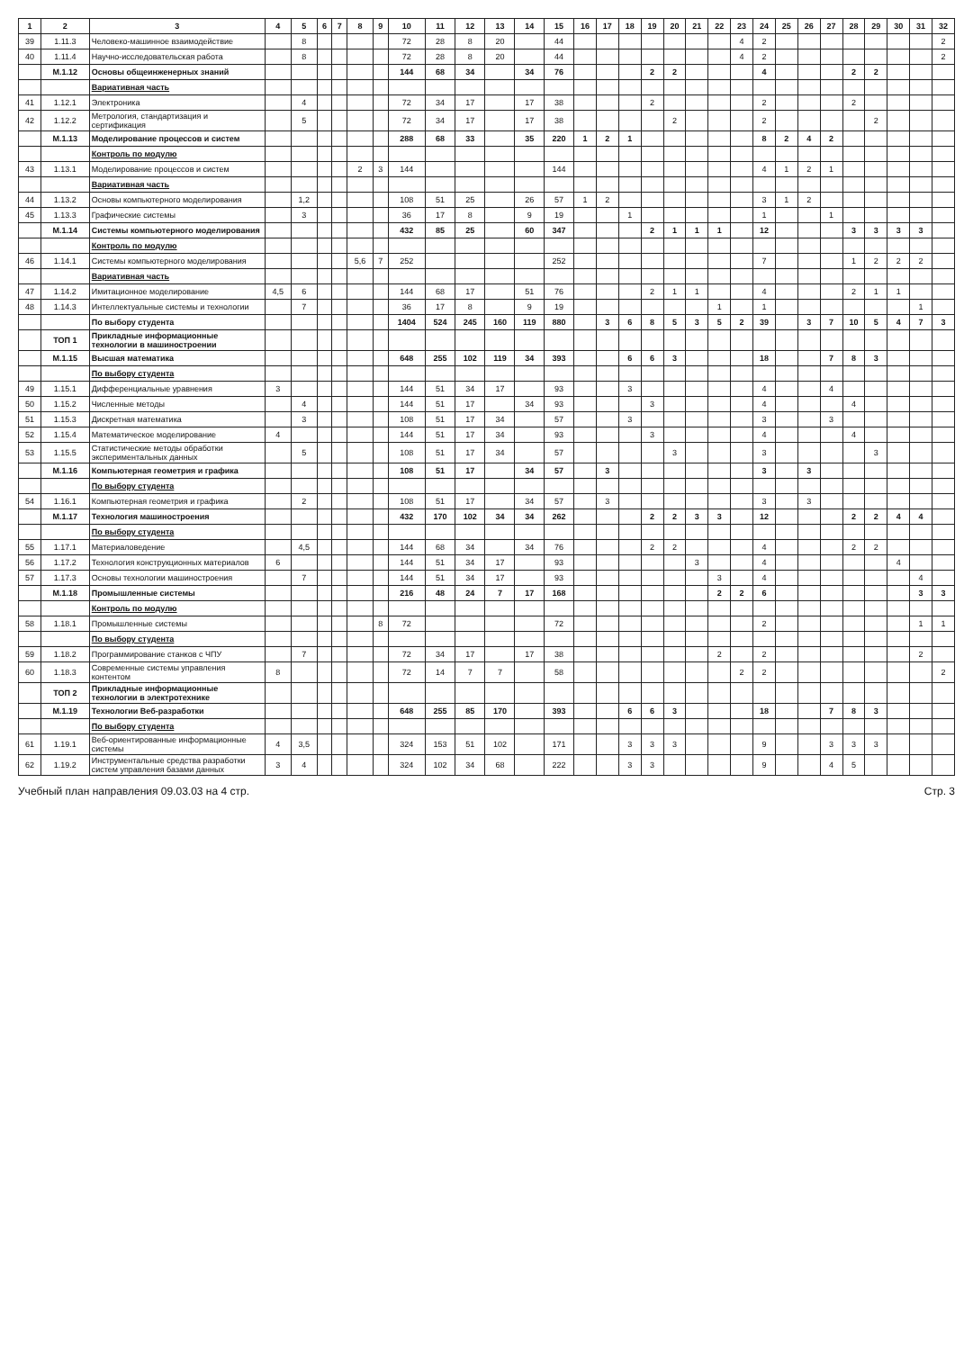| 1 | 2 | 3 | 4 | 5 | 6 | 7 | 8 | 9 | 10 | 11 | 12 | 13 | 14 | 15 | 16 | 17 | 18 | 19 | 20 | 21 | 22 | 23 | 24 | 25 | 26 | 27 | 28 | 29 | 30 | 31 | 32 |
| --- | --- | --- | --- | --- | --- | --- | --- | --- | --- | --- | --- | --- | --- | --- | --- | --- | --- | --- | --- | --- | --- | --- | --- | --- | --- | --- | --- | --- | --- | --- | --- |
| 39 | 1.11.3 | Человеко-машинное взаимодействие | | 8 | | | | | 72 | 28 | 8 | 20 | | 44 | | | | | | | | 4 | 2 | | | | | | | | 2 |
| 40 | 1.11.4 | Научно-исследовательская работа | | 8 | | | | | 72 | 28 | 8 | 20 | | 44 | | | | | | | | 4 | 2 | | | | | | | | 2 |
| | М.1.12 | Основы общеинженерных знаний | | | | | | | 144 | 68 | 34 | | 34 | 76 | | | | 2 | 2 | | | | 4 | | | | 2 | 2 | | | |
| | | Вариативная часть | | | | | | | | | | | | | | | | | | | | | | | | | | | | | |
| 41 | 1.12.1 | Электроника | | 4 | | | | | 72 | 34 | 17 | | 17 | 38 | | | | 2 | | | | | 2 | | | | 2 | | | | |
| 42 | 1.12.2 | Метрология, стандартизация и сертификация | | 5 | | | | | 72 | 34 | 17 | | 17 | 38 | | | | | 2 | | | | 2 | | | | | 2 | | | |
| | М.1.13 | Моделирование процессов и систем | | | | | | | 288 | 68 | 33 | | 35 | 220 | 1 | 2 | 1 | | | | | | 8 | 2 | 4 | 2 | | | | | |
| | | Контроль по модулю | | | | | | | | | | | | | | | | | | | | | | | | | | | | | |
| 43 | 1.13.1 | Моделирование процессов и систем | | | | | 2 | 3 | 144 | | | | | 144 | | | | | | | | | 4 | 1 | 2 | 1 | | | | | |
| | | Вариативная часть | | | | | | | | | | | | | | | | | | | | | | | | | | | | | |
| 44 | 1.13.2 | Основы компьютерного моделирования | | 1,2 | | | | | 108 | 51 | 25 | | 26 | 57 | 1 | 2 | | | | | | | 3 | 1 | 2 | | | | | | |
| 45 | 1.13.3 | Графические системы | | 3 | | | | | 36 | 17 | 8 | | 9 | 19 | | | 1 | | | | | | 1 | | | 1 | | | | | |
| | М.1.14 | Системы компьютерного моделирования | | | | | | | 432 | 85 | 25 | | 60 | 347 | | | | 2 | 1 | 1 | 1 | | 12 | | | | 3 | 3 | 3 | 3 | |
| | | Контроль по модулю | | | | | | | | | | | | | | | | | | | | | | | | | | | | | |
| 46 | 1.14.1 | Системы компьютерного моделирования | | | | | 5,6 | 7 | 252 | | | | | 252 | | | | | | | | | 7 | | | | 1 | 2 | 2 | 2 | |
| | | Вариативная часть | | | | | | | | | | | | | | | | | | | | | | | | | | | | | |
| 47 | 1.14.2 | Имитационное моделирование | 4,5 | 6 | | | | | 144 | 68 | 17 | | 51 | 76 | | | | 2 | 1 | 1 | | | 4 | | | | 2 | 1 | 1 | | |
| 48 | 1.14.3 | Интеллектуальные системы и технологии | | 7 | | | | | 36 | 17 | 8 | | 9 | 19 | | | | | | | 1 | | 1 | | | | | | | 1 | |
| | | По выбору студента | | | | | | | 1404 | 524 | 245 | 160 | 119 | 880 | | 3 | 6 | 8 | 5 | 3 | 5 | 2 | 39 | | 3 | 7 | 10 | 5 | 4 | 7 | 3 |
| | ТОП 1 | Прикладные информационные технологии в машиностроении | | | | | | | | | | | | | | | | | | | | | | | | | | | | | |
| | М.1.15 | Высшая математика | | | | | | | 648 | 255 | 102 | 119 | 34 | 393 | | | 6 | 6 | 3 | | | | 18 | | | 7 | 8 | 3 | | | |
| | | По выбору студента | | | | | | | | | | | | | | | | | | | | | | | | | | | | | |
| 49 | 1.15.1 | Дифференциальные уравнения | 3 | | | | | | 144 | 51 | 34 | 17 | | 93 | | | 3 | | | | | | 4 | | | 4 | | | | | |
| 50 | 1.15.2 | Численные методы | | 4 | | | | | 144 | 51 | 17 | | 34 | 93 | | | | 3 | | | | | 4 | | | | 4 | | | | |
| 51 | 1.15.3 | Дискретная математика | | 3 | | | | | 108 | 51 | 17 | 34 | | 57 | | | 3 | | | | | | 3 | | | 3 | | | | | |
| 52 | 1.15.4 | Математическое моделирование | 4 | | | | | | 144 | 51 | 17 | 34 | | 93 | | | | 3 | | | | | 4 | | | | 4 | | | | |
| 53 | 1.15.5 | Статистические методы обработки экспериментальных данных | | 5 | | | | | 108 | 51 | 17 | 34 | | 57 | | | | | 3 | | | | 3 | | | | | 3 | | | |
| | М.1.16 | Компьютерная геометрия и графика | | | | | | | 108 | 51 | 17 | | 34 | 57 | | 3 | | | | | | | 3 | | 3 | | | | | | |
| | | По выбору студента | | | | | | | | | | | | | | | | | | | | | | | | | | | | | |
| 54 | 1.16.1 | Компьютерная геометрия и графика | | 2 | | | | | 108 | 51 | 17 | | 34 | 57 | | 3 | | | | | | | 3 | | 3 | | | | | | |
| | М.1.17 | Технология машиностроения | | | | | | | 432 | 170 | 102 | 34 | 34 | 262 | | | | 2 | 2 | 3 | 3 | | 12 | | | | 2 | 2 | 4 | 4 | |
| | | По выбору студента | | | | | | | | | | | | | | | | | | | | | | | | | | | | | |
| 55 | 1.17.1 | Материаловедение | | 4,5 | | | | | 144 | 68 | 34 | | 34 | 76 | | | | 2 | 2 | | | | 4 | | | | 2 | 2 | | | |
| 56 | 1.17.2 | Технология конструкционных материалов | 6 | | | | | | 144 | 51 | 34 | 17 | | 93 | | | | | | 3 | | | 4 | | | | | | 4 | | |
| 57 | 1.17.3 | Основы технологии машиностроения | | 7 | | | | | 144 | 51 | 34 | 17 | | 93 | | | | | | | 3 | | 4 | | | | | | | 4 | |
| | М.1.18 | Промышленные системы | | | | | | | 216 | 48 | 24 | 7 | 17 | 168 | | | | | | | 2 | 2 | 6 | | | | | | | 3 | 3 |
| | | Контроль по модулю | | | | | | | | | | | | | | | | | | | | | | | | | | | | | |
| 58 | 1.18.1 | Промышленные системы | | | | | | 8 | 72 | | | | | 72 | | | | | | | | | 2 | | | | | | | 1 | 1 |
| | | По выбору студента | | | | | | | | | | | | | | | | | | | | | | | | | | | | | |
| 59 | 1.18.2 | Программирование станков с ЧПУ | | 7 | | | | | 72 | 34 | 17 | | 17 | 38 | | | | | | | 2 | | 2 | | | | | | | 2 | |
| 60 | 1.18.3 | Современные системы управления контентом | 8 | | | | | | 72 | 14 | 7 | 7 | | 58 | | | | | | | | 2 | 2 | | | | | | | | 2 |
| | ТОП 2 | Прикладные информационные технологии в электротехнике | | | | | | | | | | | | | | | | | | | | | | | | | | | | | |
| | М.1.19 | Технологии Веб-разработки | | | | | | | 648 | 255 | 85 | 170 | | 393 | | | 6 | 6 | 3 | | | | 18 | | | 7 | 8 | 3 | | | |
| | | По выбору студента | | | | | | | | | | | | | | | | | | | | | | | | | | | | | |
| 61 | 1.19.1 | Веб-ориентированные информационные системы | 4 | 3,5 | | | | | 324 | 153 | 51 | 102 | | 171 | | | 3 | 3 | 3 | | | | 9 | | | 3 | 3 | 3 | | | |
| 62 | 1.19.2 | Инструментальные средства разработки систем управления базами данных | 3 | 4 | | | | | 324 | 102 | 34 | 68 | | 222 | | | 3 | 3 | | | | | 9 | | | 4 | 5 | | | | |
Учебный план направления 09.03.03 на 4 стр. Стр. 3